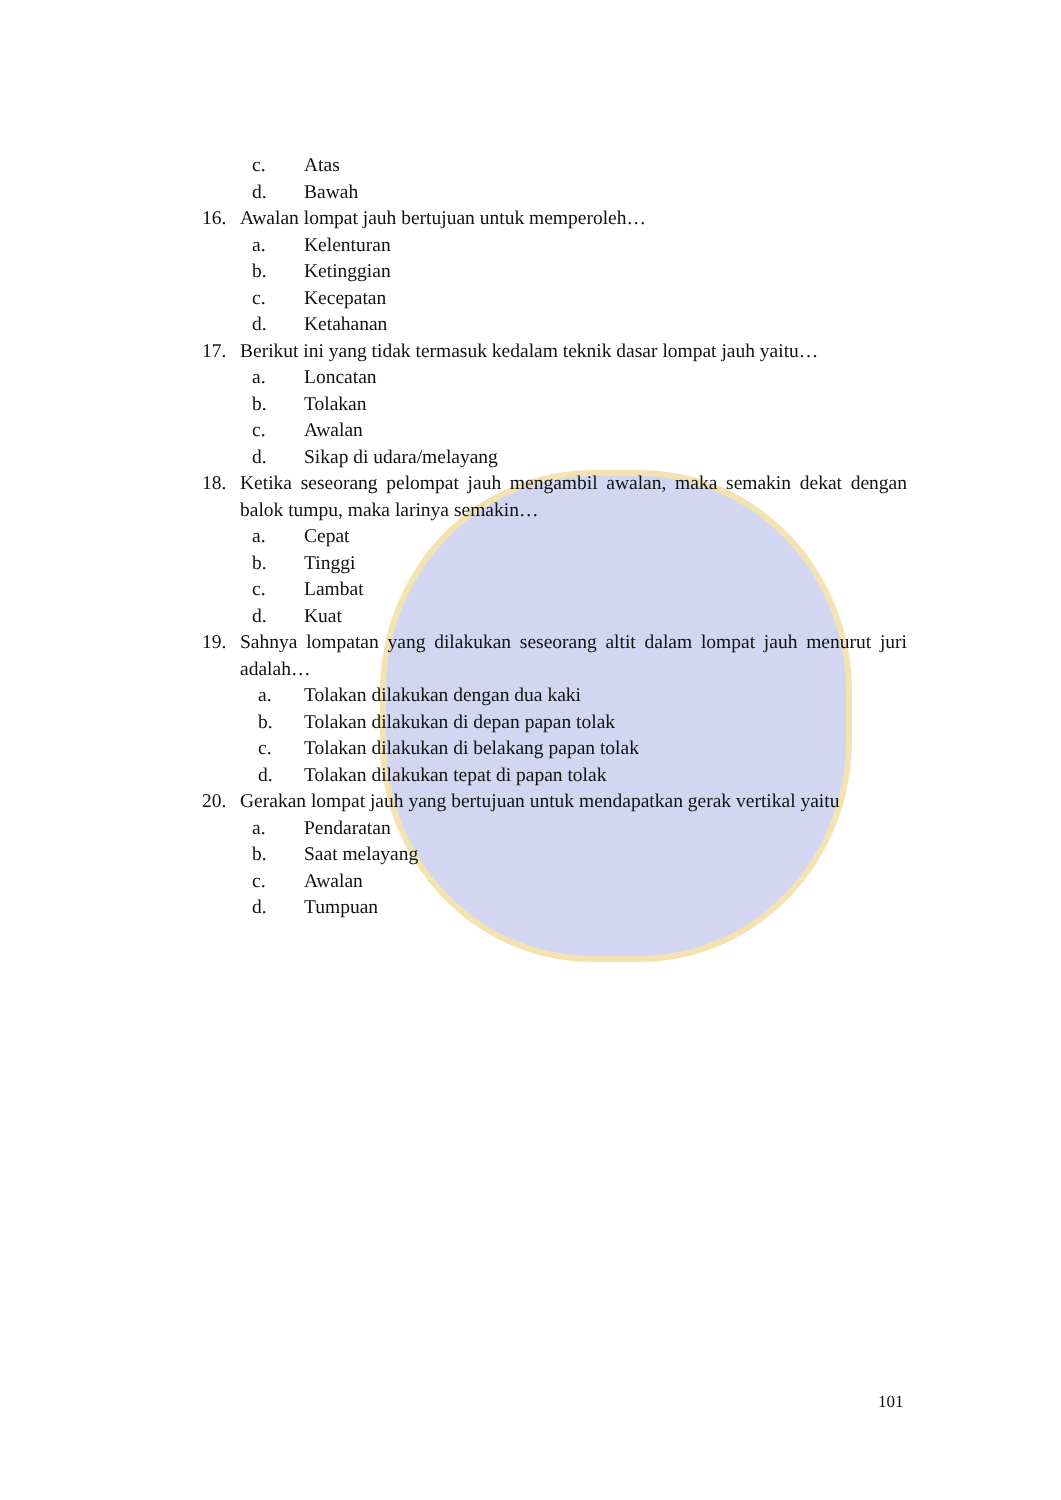c. Atas
d. Bawah
16. Awalan lompat jauh bertujuan untuk memperoleh…
a. Kelenturan
b. Ketinggian
c. Kecepatan
d. Ketahanan
17. Berikut ini yang tidak termasuk kedalam teknik dasar lompat jauh yaitu…
a. Loncatan
b. Tolakan
c. Awalan
d. Sikap di udara/melayang
18. Ketika seseorang pelompat jauh mengambil awalan, maka semakin dekat dengan balok tumpu, maka larinya semakin…
a. Cepat
b. Tinggi
c. Lambat
d. Kuat
19. Sahnya lompatan yang dilakukan seseorang altit dalam lompat jauh menurut juri adalah…
a. Tolakan dilakukan dengan dua kaki
b. Tolakan dilakukan di depan papan tolak
c. Tolakan dilakukan di belakang papan tolak
d. Tolakan dilakukan tepat di papan tolak
20. Gerakan lompat jauh yang bertujuan untuk mendapatkan gerak vertikal yaitu
a. Pendaratan
b. Saat melayang
c. Awalan
d. Tumpuan
101